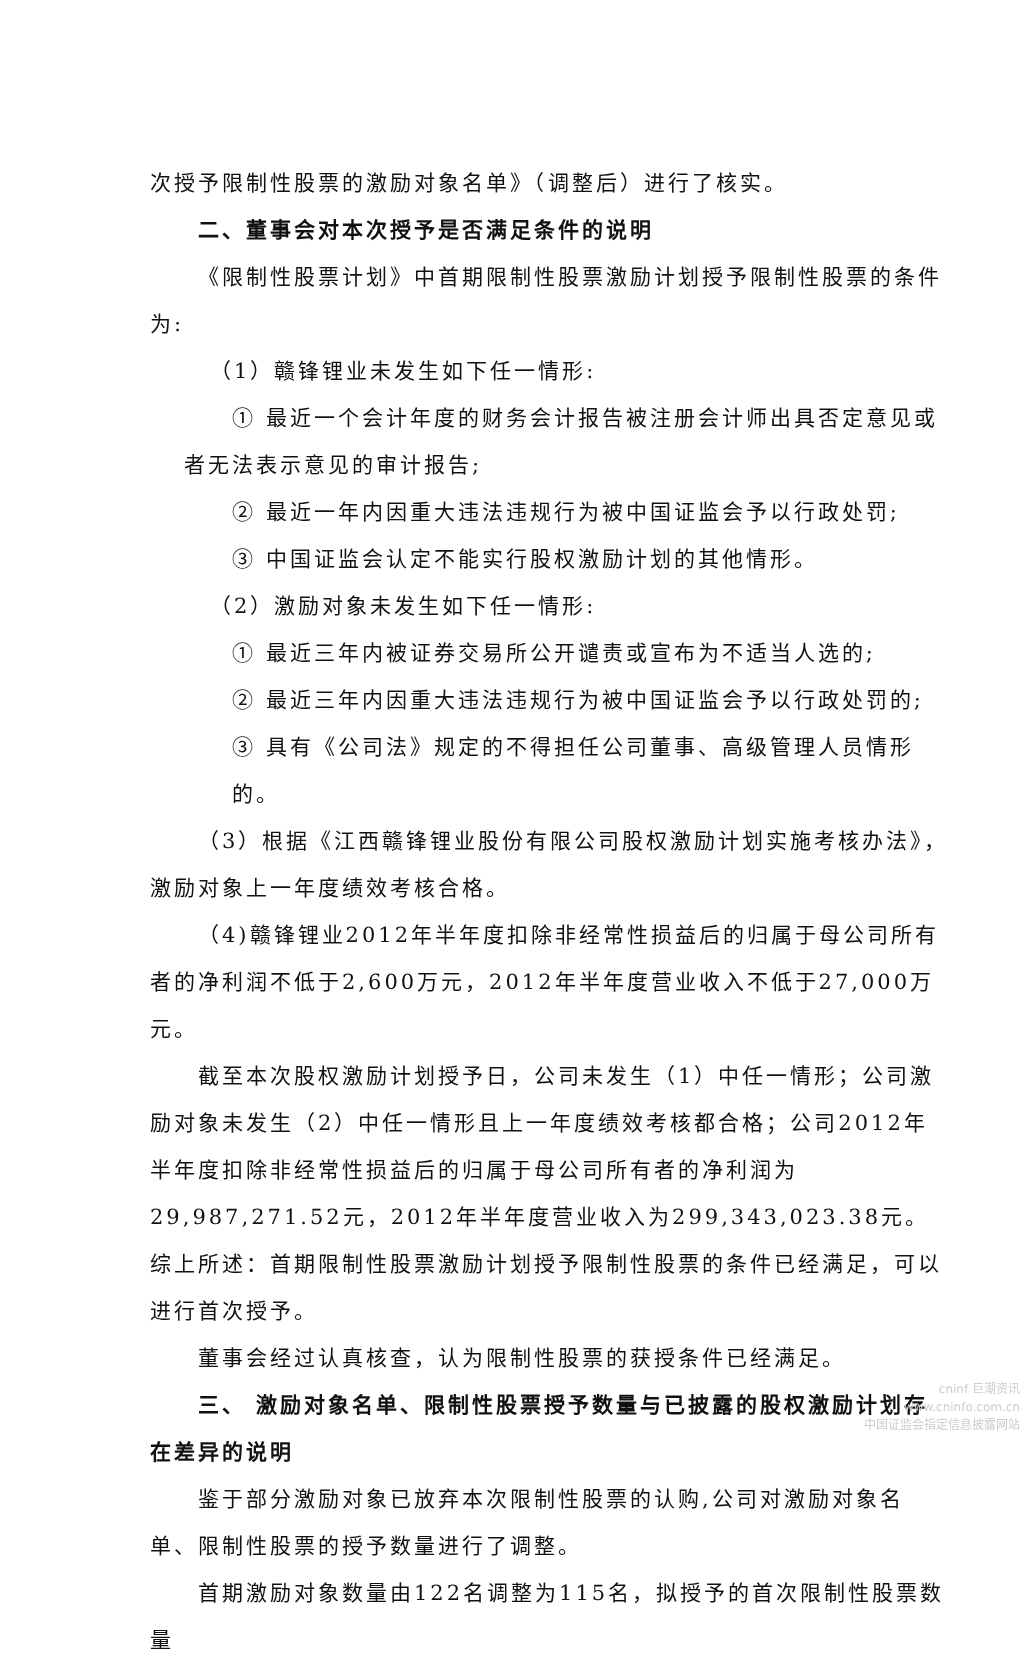次授予限制性股票的激励对象名单》（调整后）进行了核实。
二、董事会对本次授予是否满足条件的说明
《限制性股票计划》中首期限制性股票激励计划授予限制性股票的条件为:
（1）赣锋锂业未发生如下任一情形:
① 最近一个会计年度的财务会计报告被注册会计师出具否定意见或
者无法表示意见的审计报告;
② 最近一年内因重大违法违规行为被中国证监会予以行政处罚;
③ 中国证监会认定不能实行股权激励计划的其他情形。
（2）激励对象未发生如下任一情形:
① 最近三年内被证券交易所公开谴责或宣布为不适当人选的;
② 最近三年内因重大违法违规行为被中国证监会予以行政处罚的;
③ 具有《公司法》规定的不得担任公司董事、高级管理人员情形的。
（3）根据《江西赣锋锂业股份有限公司股权激励计划实施考核办法》，激励对象上一年度绩效考核合格。
（4)赣锋锂业2012年半年度扣除非经常性损益后的归属于母公司所有者的净利润不低于2,600万元，2012年半年度营业收入不低于27,000万元。
截至本次股权激励计划授予日，公司未发生（1）中任一情形；公司激励对象未发生（2）中任一情形且上一年度绩效考核都合格；公司2012年半年度扣除非经常性损益后的归属于母公司所有者的净利润为29,987,271.52元，2012年半年度营业收入为299,343,023.38元。综上所述：首期限制性股票激励计划授予限制性股票的条件已经满足，可以进行首次授予。
董事会经过认真核查，认为限制性股票的获授条件已经满足。
三、 激励对象名单、限制性股票授予数量与已披露的股权激励计划存在差异的说明
鉴于部分激励对象已放弃本次限制性股票的认购,公司对激励对象名单、限制性股票的授予数量进行了调整。
首期激励对象数量由122名调整为115名，拟授予的首次限制性股票数量
cninf 巨潮资讯
www.cninfo.com.cn
中国证监会指定信息披露网站